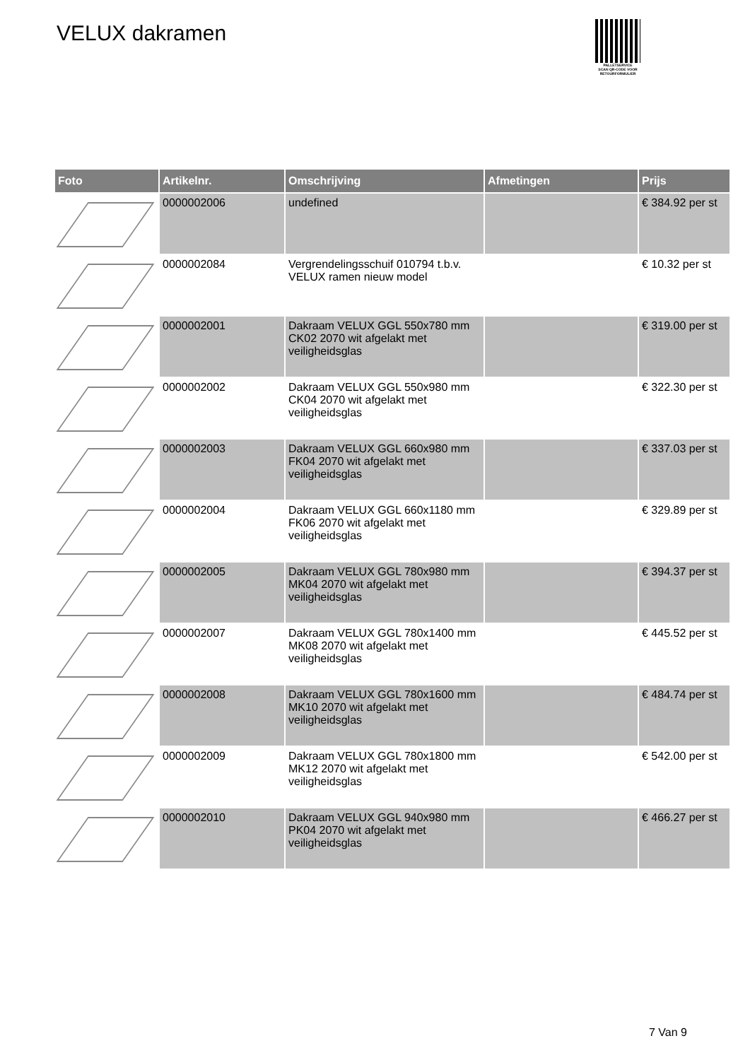VELUX dakramen
PALLETSERVICE
SCAN QR-CODE VOOR RETOURFORMULIER
| Foto | Artikelnr. | Omschrijving | Afmetingen | Prijs |
| --- | --- | --- | --- | --- |
| | 0000002006 | undefined | | € 384.92 per st |
| | 0000002084 | Vergrendelingsschuif 010794 t.b.v. VELUX ramen nieuw model | | € 10.32 per st |
| | 0000002001 | Dakraam VELUX GGL 550x780 mm CK02 2070 wit afgelakt met veiligheidsglas | | € 319.00 per st |
| | 0000002002 | Dakraam VELUX GGL 550x980 mm CK04 2070 wit afgelakt met veiligheidsglas | | € 322.30 per st |
| | 0000002003 | Dakraam VELUX GGL 660x980 mm FK04 2070 wit afgelakt met veiligheidsglas | | € 337.03 per st |
| | 0000002004 | Dakraam VELUX GGL 660x1180 mm FK06 2070 wit afgelakt met veiligheidsglas | | € 329.89 per st |
| | 0000002005 | Dakraam VELUX GGL 780x980 mm MK04 2070 wit afgelakt met veiligheidsglas | | € 394.37 per st |
| | 0000002007 | Dakraam VELUX GGL 780x1400 mm MK08 2070 wit afgelakt met veiligheidsglas | | € 445.52 per st |
| | 0000002008 | Dakraam VELUX GGL 780x1600 mm MK10 2070 wit afgelakt met veiligheidsglas | | € 484.74 per st |
| | 0000002009 | Dakraam VELUX GGL 780x1800 mm MK12 2070 wit afgelakt met veiligheidsglas | | € 542.00 per st |
| | 0000002010 | Dakraam VELUX GGL 940x980 mm PK04 2070 wit afgelakt met veiligheidsglas | | € 466.27 per st |
7 Van 9